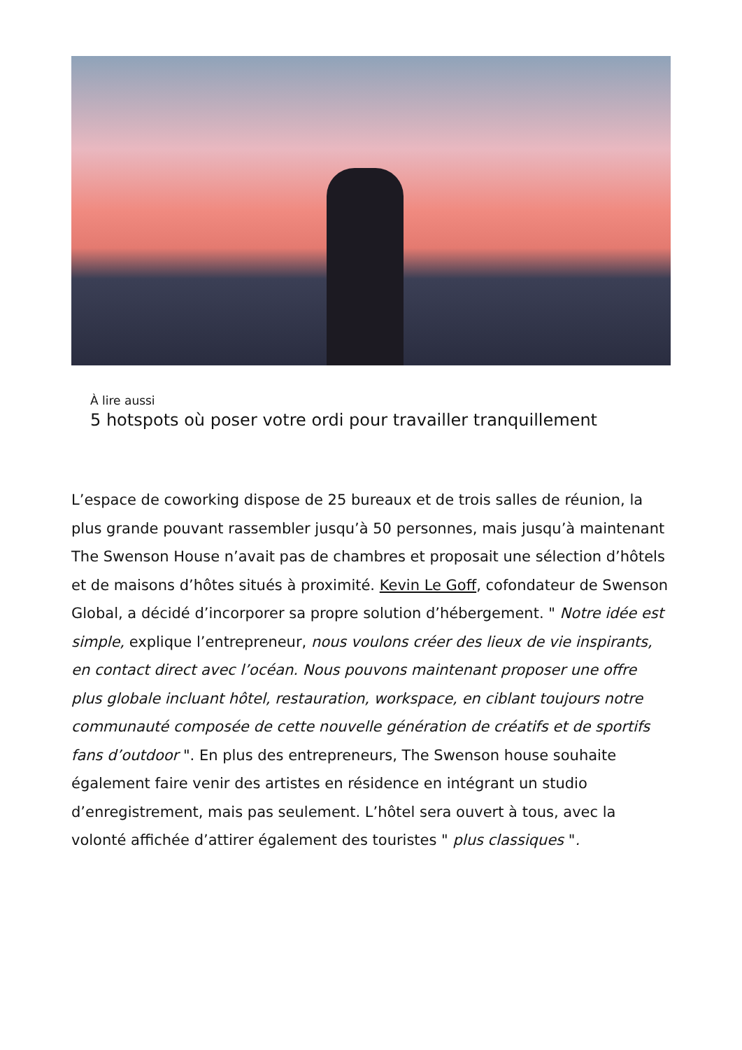À lire aussi
5 hotspots où poser votre ordi pour travailler tranquillement
L’espace de coworking dispose de 25 bureaux et de trois salles de réunion, la plus grande pouvant rassembler jusqu’à 50 personnes, mais jusqu’à maintenant The Swenson House n’avait pas de chambres et proposait une sélection d’hôtels et de maisons d’hôtes situés à proximité. Kevin Le Goff, cofondateur de Swenson Global, a décidé d’incorporer sa propre solution d’hébergement. " Notre idée est simple, explique l’entrepreneur, nous voulons créer des lieux de vie inspirants, en contact direct avec l’océan. Nous pouvons maintenant proposer une offre plus globale incluant hôtel, restauration, workspace, en ciblant toujours notre communauté composée de cette nouvelle génération de créatifs et de sportifs fans d’outdoor ". En plus des entrepreneurs, The Swenson house souhaite également faire venir des artistes en résidence en intégrant un studio d’enregistrement, mais pas seulement. L’hôtel sera ouvert à tous, avec la volonté affichée d’attirer également des touristes " plus classiques ".